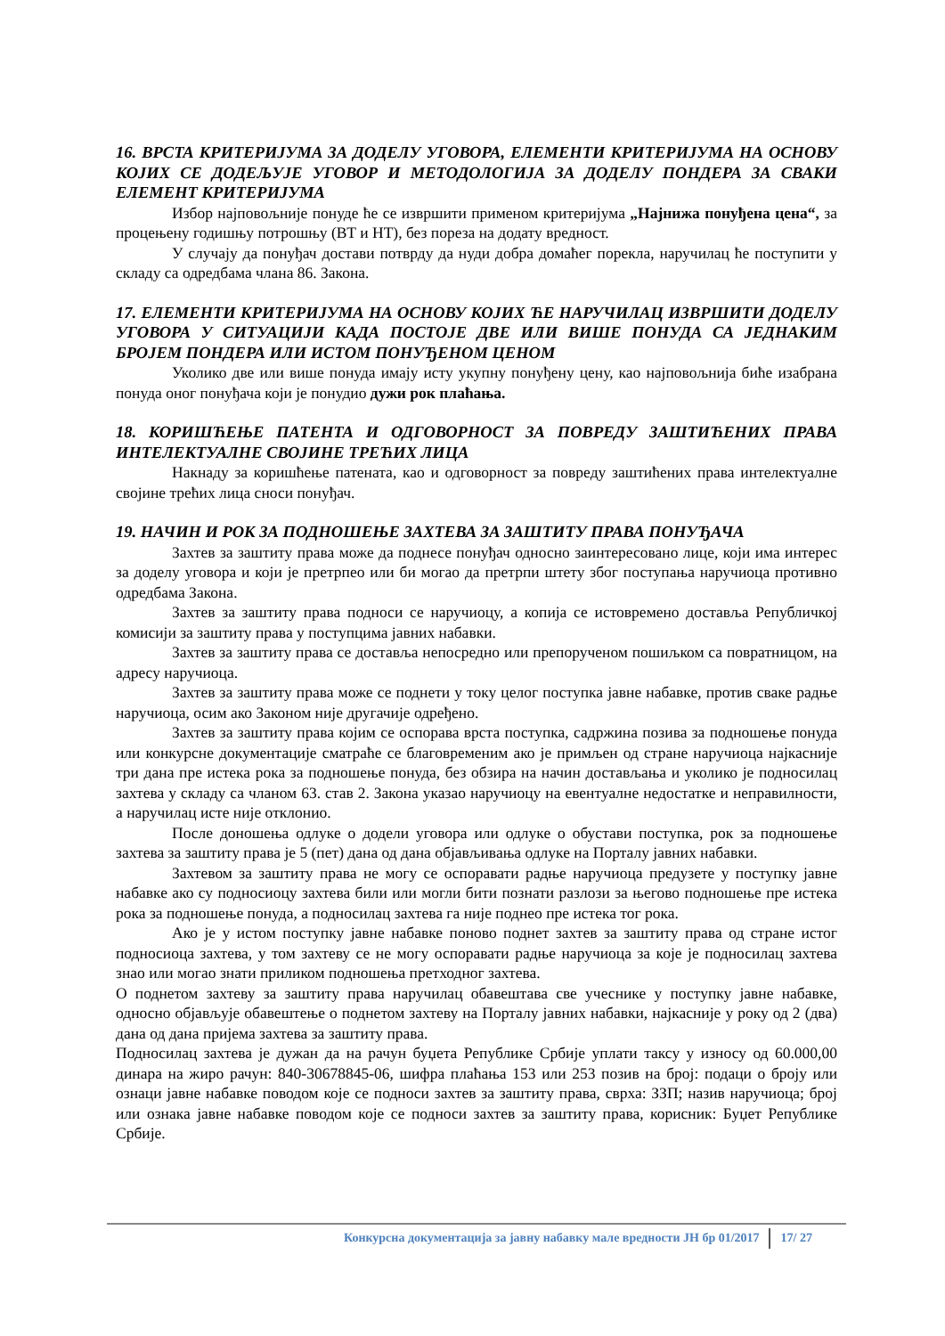16. ВРСТА КРИТЕРИЈУМА ЗА ДОДЕЛУ УГОВОРА, ЕЛЕМЕНТИ КРИТЕРИЈУМА НА ОСНОВУ КОЈИХ СЕ ДОДЕЉУЈЕ УГОВОР И МЕТОДОЛОГИЈА ЗА ДОДЕЛУ ПОНДЕРА ЗА СВАКИ ЕЛЕМЕНТ КРИТЕРИЈУМА
Избор најповољније понуде ће се извршити применом критеријума „Најнижа понуђена цена“, за процењену годишњу потрошњу (ВТ и НТ), без пореза на додату вредност.
У случају да понуђач достави потврду да нуди добра домаћег порекла, наручилац ће поступити у складу са одредбама члана 86. Закона.
17. ЕЛЕМЕНТИ КРИТЕРИЈУМА НА ОСНОВУ КОЈИХ ЋЕ НАРУЧИЛАЦ ИЗВРШИТИ ДОДЕЛУ УГОВОРА У СИТУАЦИЈИ КАДА ПОСТОЈЕ ДВЕ ИЛИ ВИШЕ ПОНУДА СА ЈЕДНАКИМ БРОЈЕМ ПОНДЕРА ИЛИ ИСТОМ ПОНУЂЕНОМ ЦЕНОМ
Уколико две или више понуда имају исту укупну понуђену цену, као најповољнија биће изабрана понуда оног понуђача који је понудио дужи рок плаћања.
18. КОРИШЋЕЊЕ ПАТЕНТА И ОДГОВОРНОСТ ЗА ПОВРЕДУ ЗАШТИЋЕНИХ ПРАВА ИНТЕЛЕКТУАЛНЕ СВОЈИНЕ ТРЕЋИХ ЛИЦА
Накнаду за коришћење патената, као и одговорност за повреду заштићених права интелектуалне својине трећих лица сноси понуђач.
19. НАЧИН И РОК ЗА ПОДНОШЕЊЕ ЗАХТЕВА ЗА ЗАШТИТУ ПРАВА ПОНУЂАЧА
Захтев за заштиту права може да поднесе понуђач односно заинтересовано лице, који има интерес за доделу уговора и који је претрпео или би могао да претрпи штету због поступања наручиоца противно одредбама Закона.
Захтев за заштиту права подноси се наручиоцу, а копија се истовремено доставља Републичкој комисији за заштиту права у поступцима јавних набавки.
Захтев за заштиту права се доставља непосредно или препорученом пошиљком са повратницом, на адресу наручиоца.
Захтев за заштиту права може се поднети у току целог поступка јавне набавке, против сваке радње наручиоца, осим ако Законом није другачије одређено.
Захтев за заштиту права којим се оспорава врста поступка, садржина позива за подношење понуда или конкурсне документације сматраће се благовременим ако је примљен од стране наручиоца најкасније три дана пре истека рока за подношење понуда, без обзира на начин достављања и уколико је подносилац захтева у складу са чланом 63. став 2. Закона указао наручиоцу на евентуалне недостатке и неправилности, а наручилац исте није отклонио.
После доношења одлуке о додели уговора или одлуке о обустави поступка, рок за подношење захтева за заштиту права је 5 (пет) дана од дана објављивања одлуке на Порталу јавних набавки.
Захтевом за заштиту права не могу се оспоравати радње наручиоца предузете у поступку јавне набавке ако су подносиоцу захтева били или могли бити познати разлози за његово подношење пре истека рока за подношење понуда, а подносилац захтева га није поднео пре истека тог рока.
Ако је у истом поступку јавне набавке поново поднет захтев за заштиту права од стране истог подносиоца захтева, у том захтеву се не могу оспоравати радње наручиоца за које је подносилац захтева знао или могао знати приликом подношења претходног захтева.
О поднетом захтеву за заштиту права наручилац обавештава све учеснике у поступку јавне набавке, односно објављује обавештење о поднетом захтеву на Порталу јавних набавки, најкасније у року од 2 (два) дана од дана пријема захтева за заштиту права.
Подносилац захтева је дужан да на рачун буџета Републике Србије уплати таксу у износу од 60.000,00 динара на жиро рачун: 840-30678845-06, шифра плаћања 153 или 253 позив на број: подаци о броју или ознаци јавне набавке поводом које се подноси захтев за заштиту права, сврха: ЗЗП; назив наручиоца; број или ознака јавне набавке поводом које се подноси захтев за заштиту права, корисник: Буџет Републике Србије.
Конкурсна документација за јавну набавку мале вредности ЈН бр 01/2017 17/ 27